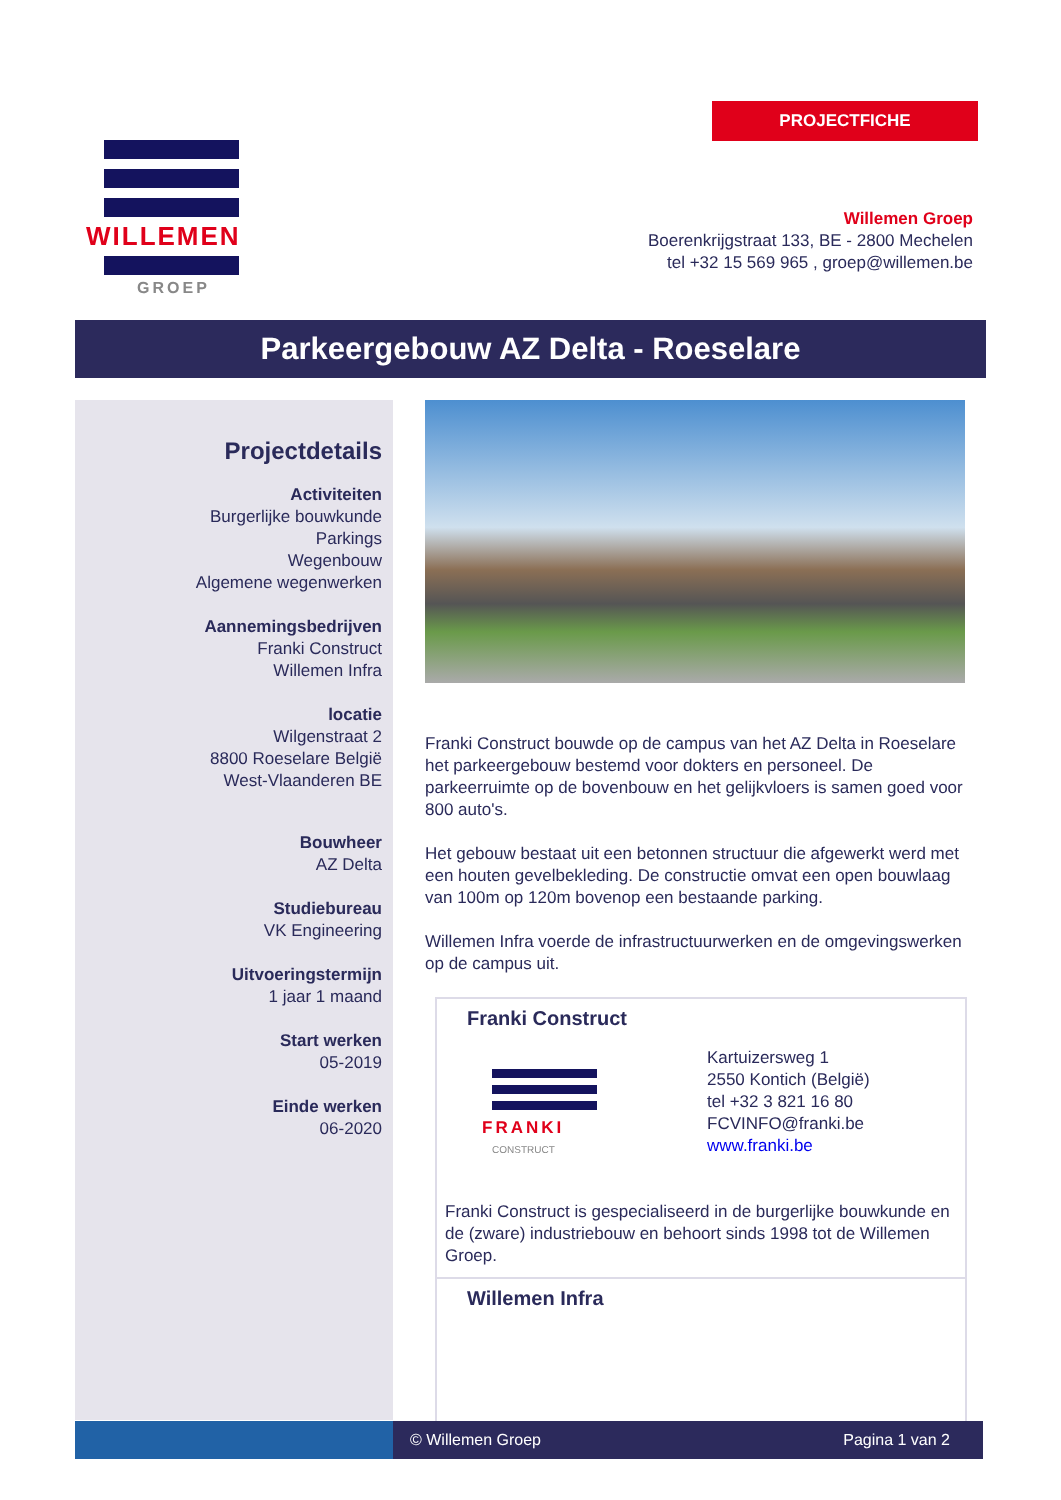PROJECTFICHE
WILLEMEN
GROEP
Willemen Groep
Boerenkrijgstraat 133, BE - 2800 Mechelen
tel +32 15 569 965 , groep@willemen.be
Parkeergebouw AZ Delta - Roeselare
Projectdetails
Activiteiten
Burgerlijke bouwkunde
Parkings
Wegenbouw
Algemene wegenwerken
Aannemingsbedrijven
Franki Construct
Willemen Infra
locatie
Wilgenstraat 2
8800 Roeselare België
West-Vlaanderen BE
Bouwheer
AZ Delta
Studiebureau
VK Engineering
Uitvoeringstermijn
1 jaar 1 maand
Start werken
05-2019
Einde werken
06-2020
Franki Construct bouwde op de campus van het AZ Delta in Roeselare het parkeergebouw bestemd voor dokters en personeel. De parkeerruimte op de bovenbouw en het gelijkvloers is samen goed voor 800 auto's.
Het gebouw bestaat uit een betonnen structuur die afgewerkt werd met een houten gevelbekleding. De constructie omvat een open bouwlaag van 100m op 120m bovenop een bestaande parking.
Willemen Infra voerde de infrastructuurwerken en de omgevingswerken op de campus uit.
Franki Construct
FRANKI
CONSTRUCT
Kartuizersweg 1
2550 Kontich (België)
tel +32 3 821 16 80
FCVINFO@franki.be
www.franki.be
Franki Construct is gespecialiseerd in de burgerlijke bouwkunde en de (zware) industriebouw en behoort sinds 1998 tot de Willemen Groep.
Willemen Infra
© Willemen Groep Pagina 1 van 2